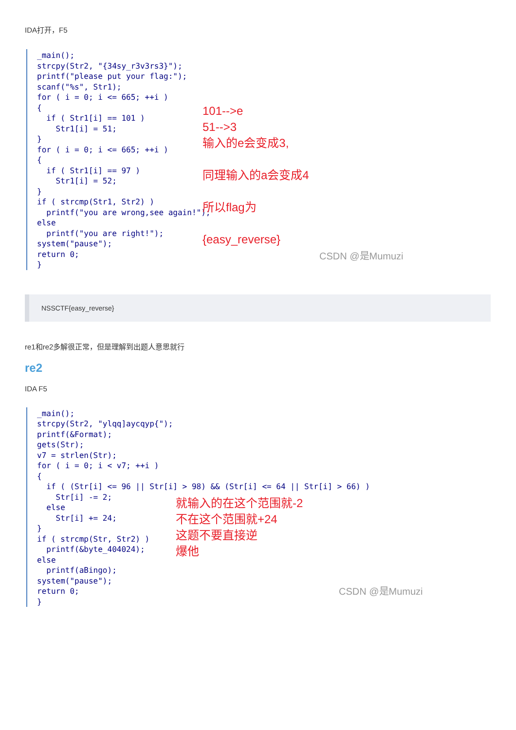IDA打开，F5
_main();
strcpy(Str2, "{34sy_r3v3rs3}");
printf("please put your flag:");
scanf("%s", Str1);
for ( i = 0; i <= 665; ++i )
{
  if ( Str1[i] == 101 )
    Str1[i] = 51;
}
for ( i = 0; i <= 665; ++i )
{
  if ( Str1[i] == 97 )
    Str1[i] = 52;
}
if ( strcmp(Str1, Str2) )
  printf("you are wrong,see again!");
else
  printf("you are right!");
system("pause");
return 0;
}
101-->e
51-->3
输入的e会变成3,
同理输入的a会变成4
所以flag为
{easy_reverse}
CSDN @是Mumuzi
NSSCTF{easy_reverse}
re1和re2多解很正常，但是理解到出题人意思就行
re2
IDA F5
_main();
strcpy(Str2, "ylqq]aycqyp{");
printf(&Format);
gets(Str);
v7 = strlen(Str);
for ( i = 0; i < v7; ++i )
{
  if ( (Str[i] <= 96 || Str[i] > 98) && (Str[i] <= 64 || Str[i] > 66) )
    Str[i] -= 2;
  else
    Str[i] += 24;
}
if ( strcmp(Str, Str2) )
  printf(&byte_404024);
else
  printf(aBingo);
system("pause");
return 0;
}
就输入的在这个范围就-2
不在这个范围就+24
这题不要直接逆
爆他
CSDN @是Mumuzi